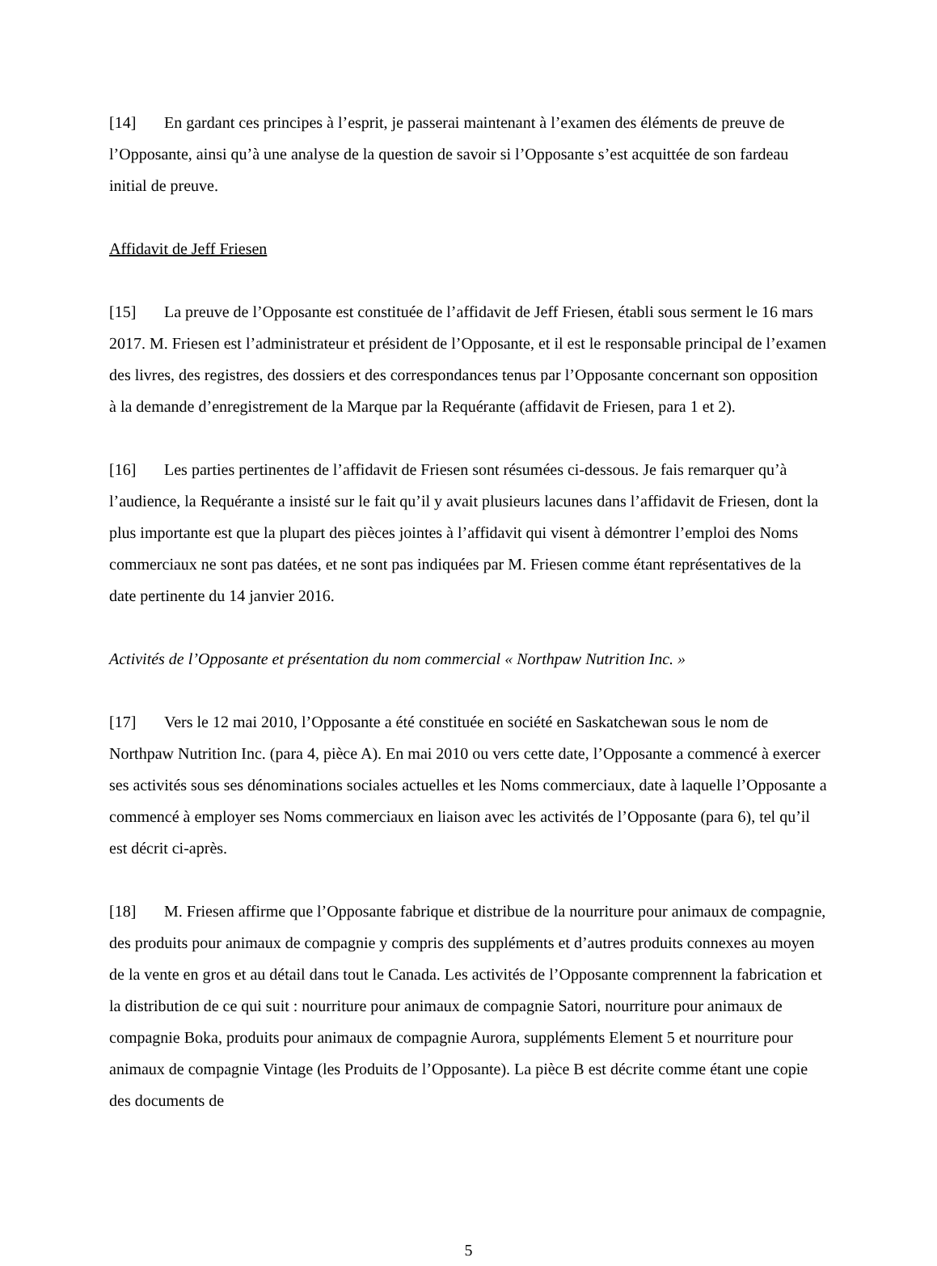[14] En gardant ces principes à l’esprit, je passerai maintenant à l’examen des éléments de preuve de l’Opposante, ainsi qu’à une analyse de la question de savoir si l’Opposante s’est acquittée de son fardeau initial de preuve.
Affidavit de Jeff Friesen
[15] La preuve de l’Opposante est constituée de l’affidavit de Jeff Friesen, établi sous serment le 16 mars 2017. M. Friesen est l’administrateur et président de l’Opposante, et il est le responsable principal de l’examen des livres, des registres, des dossiers et des correspondances tenus par l’Opposante concernant son opposition à la demande d’enregistrement de la Marque par la Requérante (affidavit de Friesen, para 1 et 2).
[16] Les parties pertinentes de l’affidavit de Friesen sont résumées ci-dessous. Je fais remarquer qu’à l’audience, la Requérante a insisté sur le fait qu’il y avait plusieurs lacunes dans l’affidavit de Friesen, dont la plus importante est que la plupart des pièces jointes à l’affidavit qui visent à démontrer l’emploi des Noms commerciaux ne sont pas datées, et ne sont pas indiquées par M. Friesen comme étant représentatives de la date pertinente du 14 janvier 2016.
Activités de l’Opposante et présentation du nom commercial « Northpaw Nutrition Inc. »
[17] Vers le 12 mai 2010, l’Opposante a été constituée en société en Saskatchewan sous le nom de Northpaw Nutrition Inc. (para 4, pièce A). En mai 2010 ou vers cette date, l’Opposante a commencé à exercer ses activités sous ses dénominations sociales actuelles et les Noms commerciaux, date à laquelle l’Opposante a commencé à employer ses Noms commerciaux en liaison avec les activités de l’Opposante (para 6), tel qu’il est décrit ci-après.
[18] M. Friesen affirme que l’Opposante fabrique et distribue de la nourriture pour animaux de compagnie, des produits pour animaux de compagnie y compris des suppléments et d’autres produits connexes au moyen de la vente en gros et au détail dans tout le Canada. Les activités de l’Opposante comprennent la fabrication et la distribution de ce qui suit : nourriture pour animaux de compagnie Satori, nourriture pour animaux de compagnie Boka, produits pour animaux de compagnie Aurora, suppléments Element 5 et nourriture pour animaux de compagnie Vintage (les Produits de l’Opposante). La pièce B est décrite comme étant une copie des documents de
5